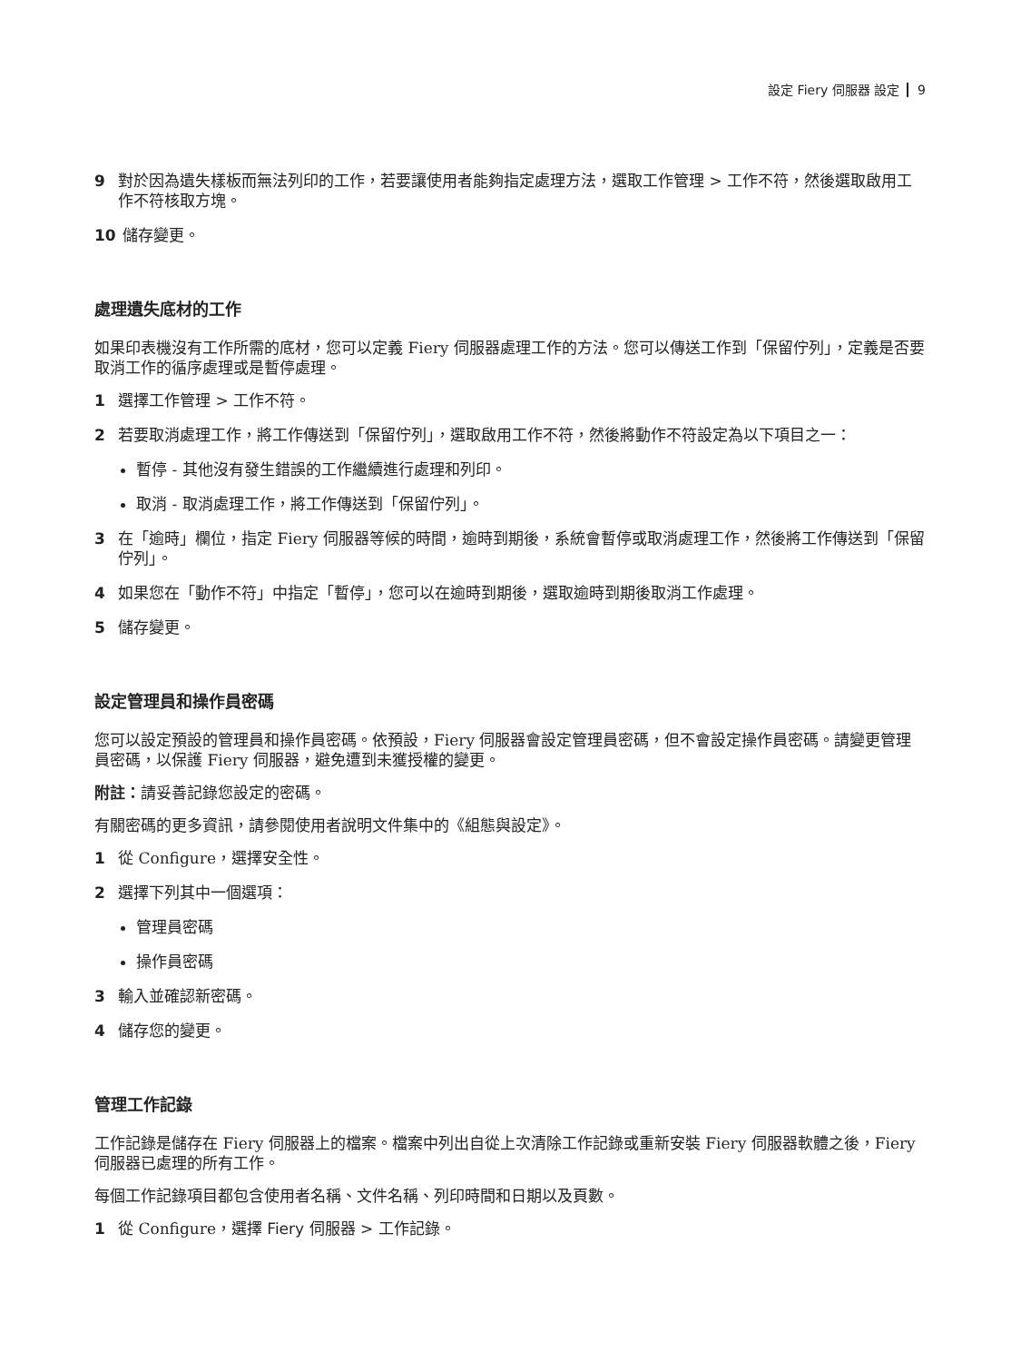設定 Fiery 伺服器 設定 9
9 對於因為遺失樣板而無法列印的工作，若要讓使用者能夠指定處理方法，選取工作管理 > 工作不符，然後選取啟用工作不符核取方塊。
10 儲存變更。
處理遺失底材的工作
如果印表機沒有工作所需的底材，您可以定義 Fiery 伺服器處理工作的方法。您可以傳送工作到「保留佇列」，定義是否要取消工作的循序處理或是暫停處理。
1 選擇工作管理 > 工作不符。
2 若要取消處理工作，將工作傳送到「保留佇列」，選取啟用工作不符，然後將動作不符設定為以下項目之一：
暫停 - 其他沒有發生錯誤的工作繼續進行處理和列印。
取消 - 取消處理工作，將工作傳送到「保留佇列」。
3 在「逾時」欄位，指定 Fiery 伺服器等候的時間，逾時到期後，系統會暫停或取消處理工作，然後將工作傳送到「保留佇列」。
4 如果您在「動作不符」中指定「暫停」，您可以在逾時到期後，選取逾時到期後取消工作處理。
5 儲存變更。
設定管理員和操作員密碼
您可以設定預設的管理員和操作員密碼。依預設，Fiery 伺服器會設定管理員密碼，但不會設定操作員密碼。請變更管理員密碼，以保護 Fiery 伺服器，避免遭到未獲授權的變更。
附註：請妥善記錄您設定的密碼。
有關密碼的更多資訊，請參閱使用者說明文件集中的《組態與設定》。
1 從 Configure，選擇安全性。
2 選擇下列其中一個選項：
管理員密碼
操作員密碼
3 輸入並確認新密碼。
4 儲存您的變更。
管理工作記錄
工作記錄是儲存在 Fiery 伺服器上的檔案。檔案中列出自從上次清除工作記錄或重新安裝 Fiery 伺服器軟體之後，Fiery 伺服器已處理的所有工作。
每個工作記錄項目都包含使用者名稱、文件名稱、列印時間和日期以及頁數。
1 從 Configure，選擇 Fiery 伺服器 > 工作記錄。